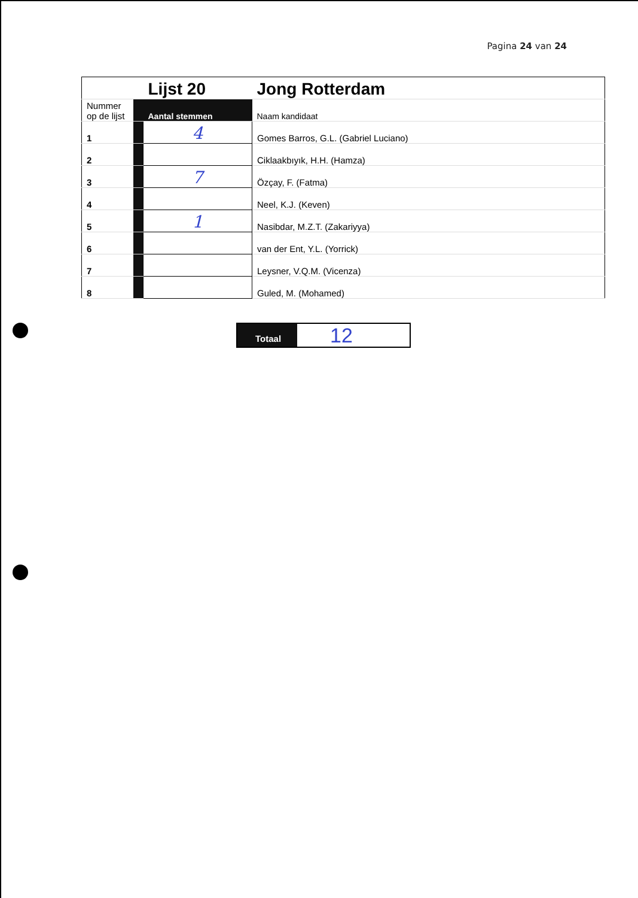Pagina 24 van 24
| | | Lijst 20 | Jong Rotterdam |
| Nummer op de lijst | | Aantal stemmen | Naam kandidaat |
| 1 | | 4 | Gomes Barros, G.L. (Gabriel Luciano) |
| 2 | | | Ciklaakbıyık, H.H. (Hamza) |
| 3 | | 7 | Özçay, F. (Fatma) |
| 4 | | | Neel, K.J. (Keven) |
| 5 | | 1 | Nasibdar, M.Z.T. (Zakariyya) |
| 6 | | | van der Ent, Y.L. (Yorrick) |
| 7 | | | Leysner, V.Q.M. (Vicenza) |
| 8 | | | Guled, M. (Mohamed) |
Totaal
12